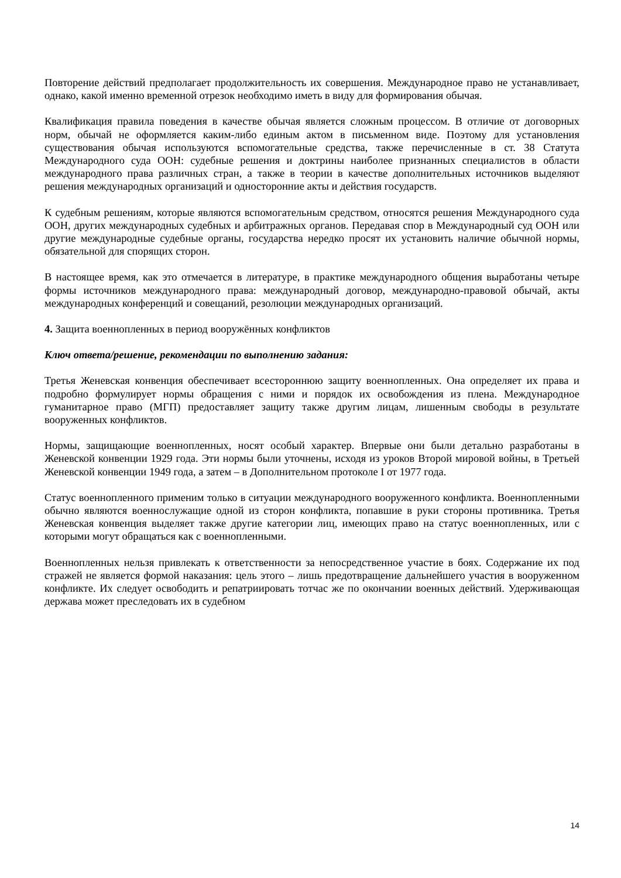Повторение действий предполагает продолжительность их совершения. Международное право не устанавливает, однако, какой именно временной отрезок необходимо иметь в виду для формирования обычая.
Квалификация правила поведения в качестве обычая является сложным процессом. В отличие от договорных норм, обычай не оформляется каким-либо единым актом в письменном виде. Поэтому для установления существования обычая используются вспомогательные средства, также перечисленные в ст. 38 Статута Международного суда ООН: судебные решения и доктрины наиболее признанных специалистов в области международного права различных стран, а также в теории в качестве дополнительных источников выделяют решения международных организаций и односторонние акты и действия государств.
К судебным решениям, которые являются вспомогательным средством, относятся решения Международного суда ООН, других международных судебных и арбитражных органов. Передавая спор в Международный суд ООН или другие международные судебные органы, государства нередко просят их установить наличие обычной нормы, обязательной для спорящих сторон.
В настоящее время, как это отмечается в литературе, в практике международного общения выработаны четыре формы источников международного права: международный договор, международно-правовой обычай, акты международных конференций и совещаний, резолюции международных организаций.
4. Защита военнопленных в период вооружённых конфликтов
Ключ ответа/решение, рекомендации по выполнению задания:
Третья Женевская конвенция обеспечивает всестороннюю защиту военнопленных. Она определяет их права и подробно формулирует нормы обращения с ними и порядок их освобождения из плена. Международное гуманитарное право (МГП) предоставляет защиту также другим лицам, лишенным свободы в результате вооруженных конфликтов.
Нормы, защищающие военнопленных, носят особый характер. Впервые они были детально разработаны в Женевской конвенции 1929 года. Эти нормы были уточнены, исходя из уроков Второй мировой войны, в Третьей Женевской конвенции 1949 года, а затем – в Дополнительном протоколе I от 1977 года.
Статус военнопленного применим только в ситуации международного вооруженного конфликта. Военнопленными обычно являются военнослужащие одной из сторон конфликта, попавшие в руки стороны противника. Третья Женевская конвенция выделяет также другие категории лиц, имеющих право на статус военнопленных, или с которыми могут обращаться как с военнопленными.
Военнопленных нельзя привлекать к ответственности за непосредственное участие в боях. Содержание их под стражей не является формой наказания: цель этого – лишь предотвращение дальнейшего участия в вооруженном конфликте. Их следует освободить и репатриировать тотчас же по окончании военных действий. Удерживающая держава может преследовать их в судебном
14